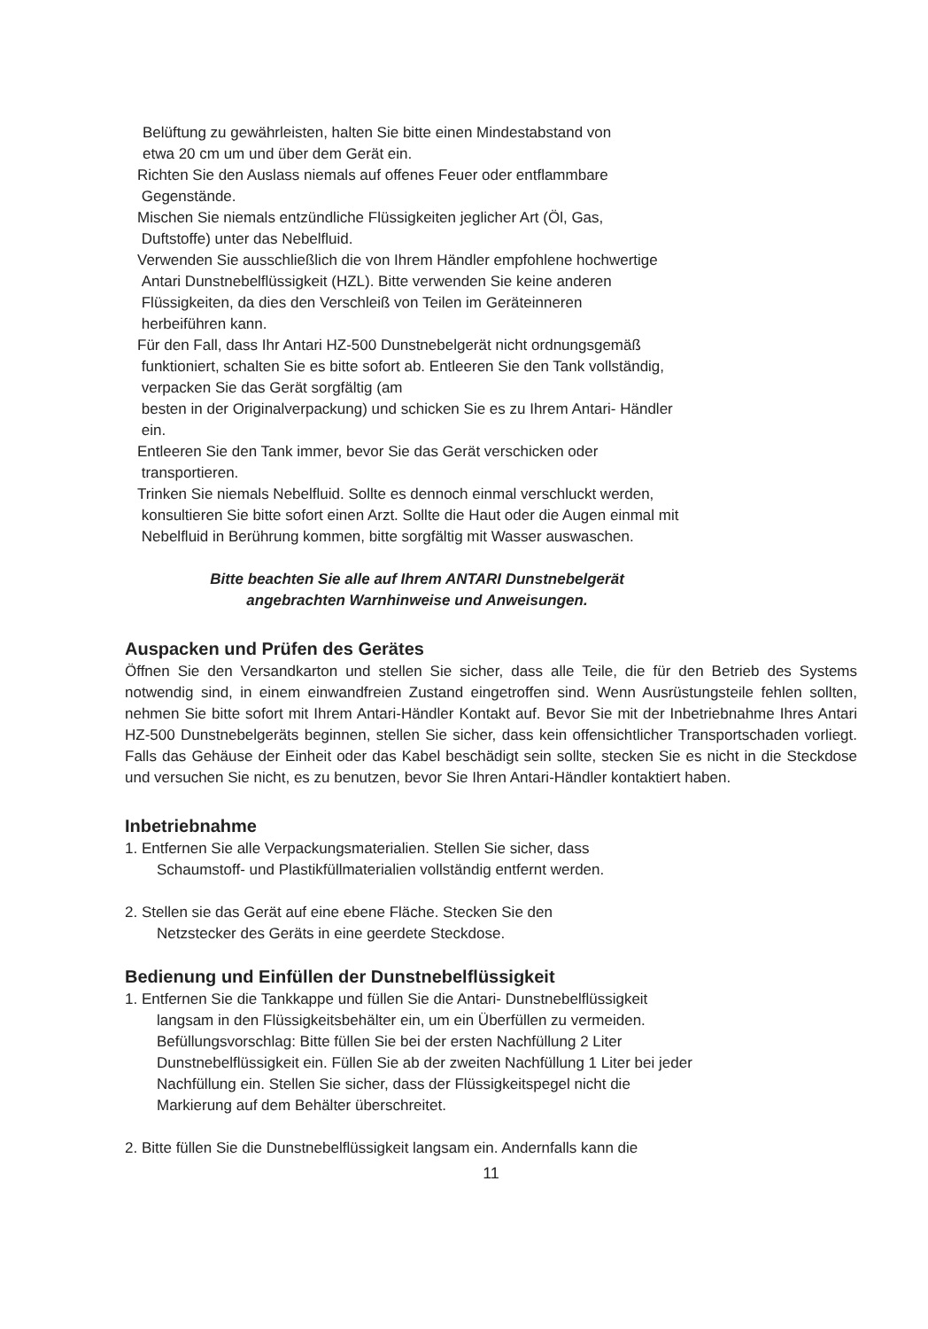Belüftung zu gewährleisten, halten Sie bitte einen Mindestabstand von
etwa 20 cm um und über dem Gerät ein.
Richten Sie den Auslass niemals auf offenes Feuer oder entflammbare
Gegenstände.
Mischen Sie niemals entzündliche Flüssigkeiten jeglicher Art (Öl, Gas,
Duftstoffe) unter das Nebelfluid.
Verwenden Sie ausschließlich die von Ihrem Händler empfohlene hochwertige
Antari Dunstnebelflüssigkeit (HZL). Bitte verwenden Sie keine anderen
Flüssigkeiten, da dies den Verschleiß von Teilen im Geräteinneren
herbeiführen kann.
Für den Fall, dass Ihr Antari HZ-500 Dunstnebelgerät nicht ordnungsgemäß
funktioniert, schalten Sie es bitte sofort ab. Entleeren Sie den Tank vollständig,
verpacken Sie das Gerät sorgfältig (am
besten in der Originalverpackung) und schicken Sie es zu Ihrem Antari- Händler
ein.
Entleeren Sie den Tank immer, bevor Sie das Gerät verschicken oder
transportieren.
Trinken Sie niemals Nebelfluid. Sollte es dennoch einmal verschluckt werden,
konsultieren Sie bitte sofort einen Arzt. Sollte die Haut oder die Augen einmal mit
Nebelfluid in Berührung kommen, bitte sorgfältig mit Wasser auswaschen.
Bitte beachten Sie alle auf Ihrem ANTARI Dunstnebelgerät
angebrachten Warnhinweise und Anweisungen.
Auspacken und Prüfen des Gerätes
Öffnen Sie den Versandkarton und stellen Sie sicher, dass alle Teile, die für den Betrieb des Systems notwendig sind, in einem einwandfreien Zustand eingetroffen sind. Wenn Ausrüstungsteile fehlen sollten, nehmen Sie bitte sofort mit Ihrem Antari-Händler Kontakt auf. Bevor Sie mit der Inbetriebnahme Ihres Antari HZ-500 Dunstnebelgeräts beginnen, stellen Sie sicher, dass kein offensichtlicher Transportschaden vorliegt. Falls das Gehäuse der Einheit oder das Kabel beschädigt sein sollte, stecken Sie es nicht in die Steckdose und versuchen Sie nicht, es zu benutzen, bevor Sie Ihren Antari-Händler kontaktiert haben.
Inbetriebnahme
1. Entfernen Sie alle Verpackungsmaterialien. Stellen Sie sicher, dass
Schaumstoff- und Plastikfüllmaterialien vollständig entfernt werden.
2. Stellen sie das Gerät auf eine ebene Fläche. Stecken Sie den
Netzstecker des Geräts in eine geerdete Steckdose.
Bedienung und Einfüllen der Dunstnebelflüssigkeit
1. Entfernen Sie die Tankkappe und füllen Sie die Antari- Dunstnebelflüssigkeit
langsam in den Flüssigkeitsbehälter ein, um ein Überfüllen zu vermeiden.
Befüllungsvorschlag: Bitte füllen Sie bei der ersten Nachfüllung 2 Liter
Dunstnebelflüssigkeit ein. Füllen Sie ab der zweiten Nachfüllung 1 Liter bei jeder
Nachfüllung ein. Stellen Sie sicher, dass der Flüssigkeitspegel nicht die
Markierung auf dem Behälter überschreitet.
2. Bitte füllen Sie die Dunstnebelflüssigkeit langsam ein. Andernfalls kann die
11